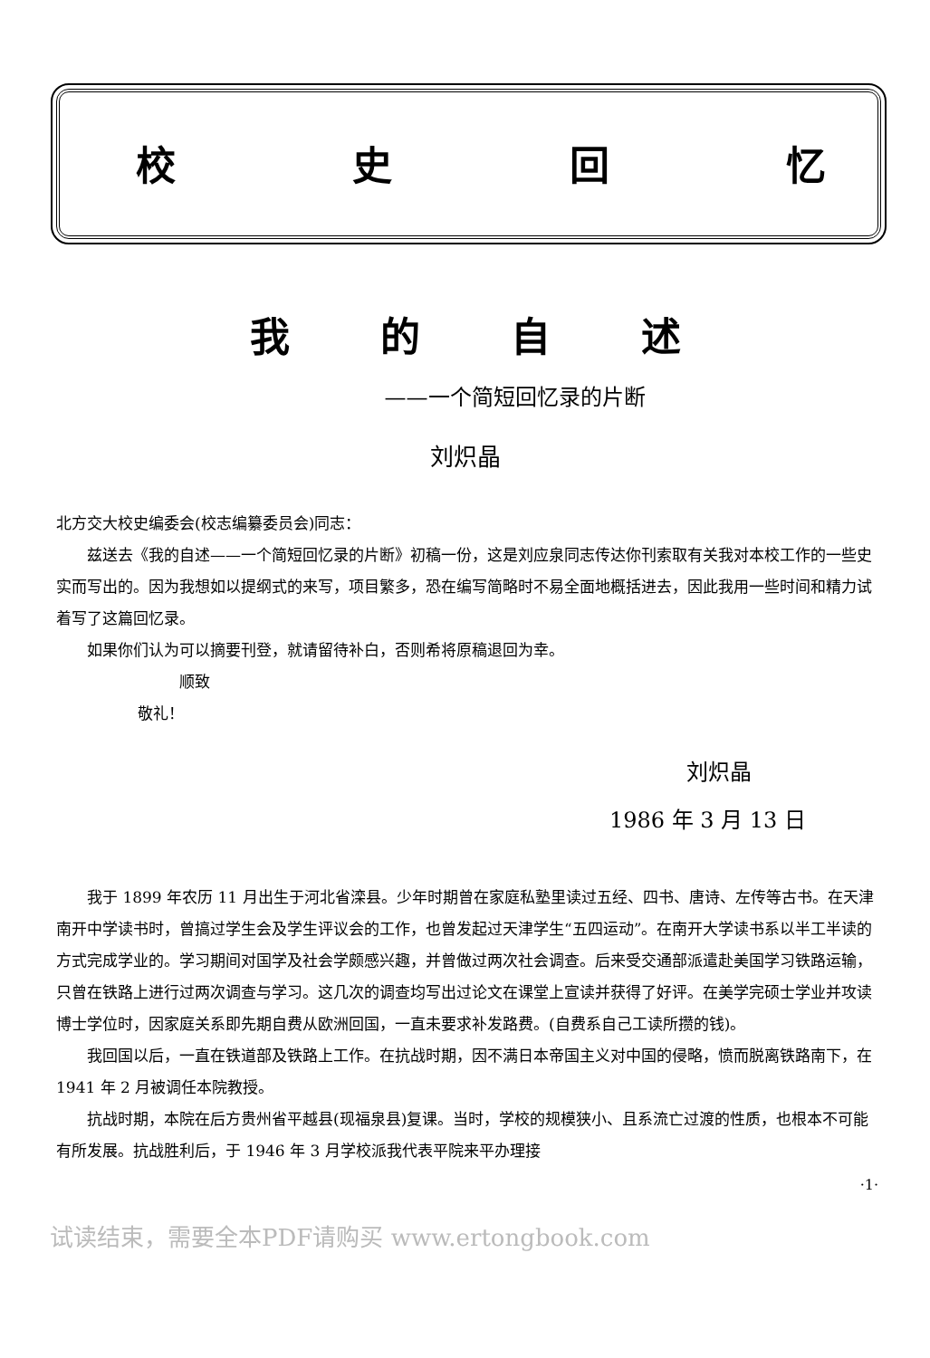校史回忆
我的自述
——一个简短回忆录的片断
刘炽晶
北方交大校史编委会(校志编纂委员会)同志：
兹送去《我的自述——一个简短回忆录的片断》初稿一份，这是刘应泉同志传达你刊索取有关我对本校工作的一些史实而写出的。因为我想如以提纲式的来写，项目繁多，恐在编写简略时不易全面地概括进去，因此我用一些时间和精力试着写了这篇回忆录。
如果你们认为可以摘要刊登，就请留待补白，否则希将原稿退回为幸。
顺致
敬礼！
刘炽晶
1986 年 3 月 13 日
我于 1899 年农历 11 月出生于河北省滦县。少年时期曾在家庭私塾里读过五经、四书、唐诗、左传等古书。在天津南开中学读书时，曾搞过学生会及学生评议会的工作，也曾发起过天津学生“五四运动”。在南开大学读书系以半工半读的方式完成学业的。学习期间对国学及社会学颇感兴趣，并曾做过两次社会调查。后来受交通部派遣赴美国学习铁路运输，只曾在铁路上进行过两次调查与学习。这几次的调查均写出过论文在课堂上宣读并获得了好评。在美学完硕士学业并攻读博士学位时，因家庭关系即先期自费从欧洲回国，一直未要求补发路费。(自费系自己工读所攒的钱)。
我回国以后，一直在铁道部及铁路上工作。在抗战时期，因不满日本帝国主义对中国的侵略，愤而脱离铁路南下，在 1941 年 2 月被调任本院教授。
抗战时期，本院在后方贵州省平越县(现福泉县)复课。当时，学校的规模狭小、且系流亡过渡的性质，也根本不可能有所发展。抗战胜利后，于 1946 年 3 月学校派我代表平院来平办理接
·1·
试读结束，需要全本PDF请购买 www.ertongbook.com